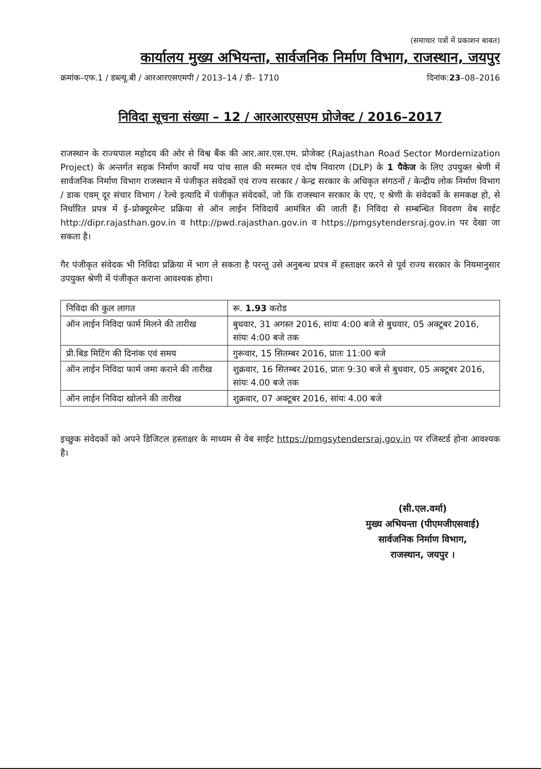(समाचार पत्रों में प्रकाशन बाबत)
कार्यालय मुख्य अभियन्ता, सार्वजनिक निर्माण विभाग, राजस्थान, जयपुर
क्रमांक–एफ.1 / डब्ल्यू.बी / आरआरएसएमपी / 2013–14 / डी– 1710 दिनांक:23–08–2016
निविदा सूचना संख्या – 12 / आरआरएसएम प्रोजेक्ट / 2016–2017
राजस्थान के राज्यपाल महोदय की ओर से विश्व बैंक की आर.आर.एस.एम. प्रोजेक्ट (Rajasthan Road Sector Mordernization Project) के अन्तर्गत सड़क निर्माण कार्यों मय पांच साल की मरम्मत एवं दोष निवारण (DLP) के 1 पैकेज के लिए उपयुक्त श्रेणी में सार्वजनिक निर्माण विभाग राजस्थान में पंजीकृत संवेदकों एवं राज्य सरकार / केन्द्र सरकार के अधिकृत संगठनों / केन्द्रीय लोक निर्माण विभाग / डाक एवम् दूर संचार विभाग / रेल्वे इत्यादि में पंजीकृत संवेदकों, जो कि राजस्थान सरकार के एए, ए श्रेणी के संवेदकों के समकक्ष हो, से निर्धारित प्रपत्र में ई–प्रोक्यूरमेन्ट प्रक्रिया से ऑन लाईन निविदायें आमंत्रित की जाती हैं। निविदा से सम्बन्धित विवरण वेब साईट http://dipr.rajasthan.gov.in व http://pwd.rajasthan.gov.in व https://pmgsytendersraj.gov.in पर देखा जा सकता है।
गैर पंजीकृत संवेदक भी निविदा प्रक्रिया में भाग ले सकता है परन्तु उसे अनुबन्ध प्रपत्र में हस्ताक्षर करने से पूर्व राज्य सरकार के नियमानुसार उपयुक्त श्रेणी में पंजीकृत कराना आवश्यक होगा।
| निविदा की कुल लागत | रू. 1.93 करोड |
| ऑन लाईन निविदा फार्म मिलने की तारीख | बुधवार, 31 अगस्त 2016, सांयः 4:00 बजे से बुधवार, 05 अक्टूबर 2016, सांयः 4:00 बजे तक |
| प्री.बिड मिटिंग की दिनांक एवं समय | गुरूवार, 15 सितम्बर 2016, प्रातः 11:00 बजे |
| ऑन लाईन निविदा फार्म जमा कराने की तारीख | शुक्रवार, 16 सितम्बर 2016, प्रातः 9:30 बजे से बुधवार, 05 अक्टूबर 2016, सांयः 4.00 बजे तक |
| ऑन लाईन निविदा खोलने की तारीख | शुक्रवार, 07 अक्टूबर 2016, सांयः 4.00 बजे |
इच्छुक संवेदकों को अपने डिजिटल हस्ताक्षर के माध्यम से वेब साईट https://pmgsytendersraj.gov.in पर रजिस्टर्ड होना आवश्यक है।
(सी.एल.वर्मा)
मुख्य अभियन्ता (पीएमजीएसवाई)
सार्वजनिक निर्माण विभाग,
राजस्थान, जयपुर ।